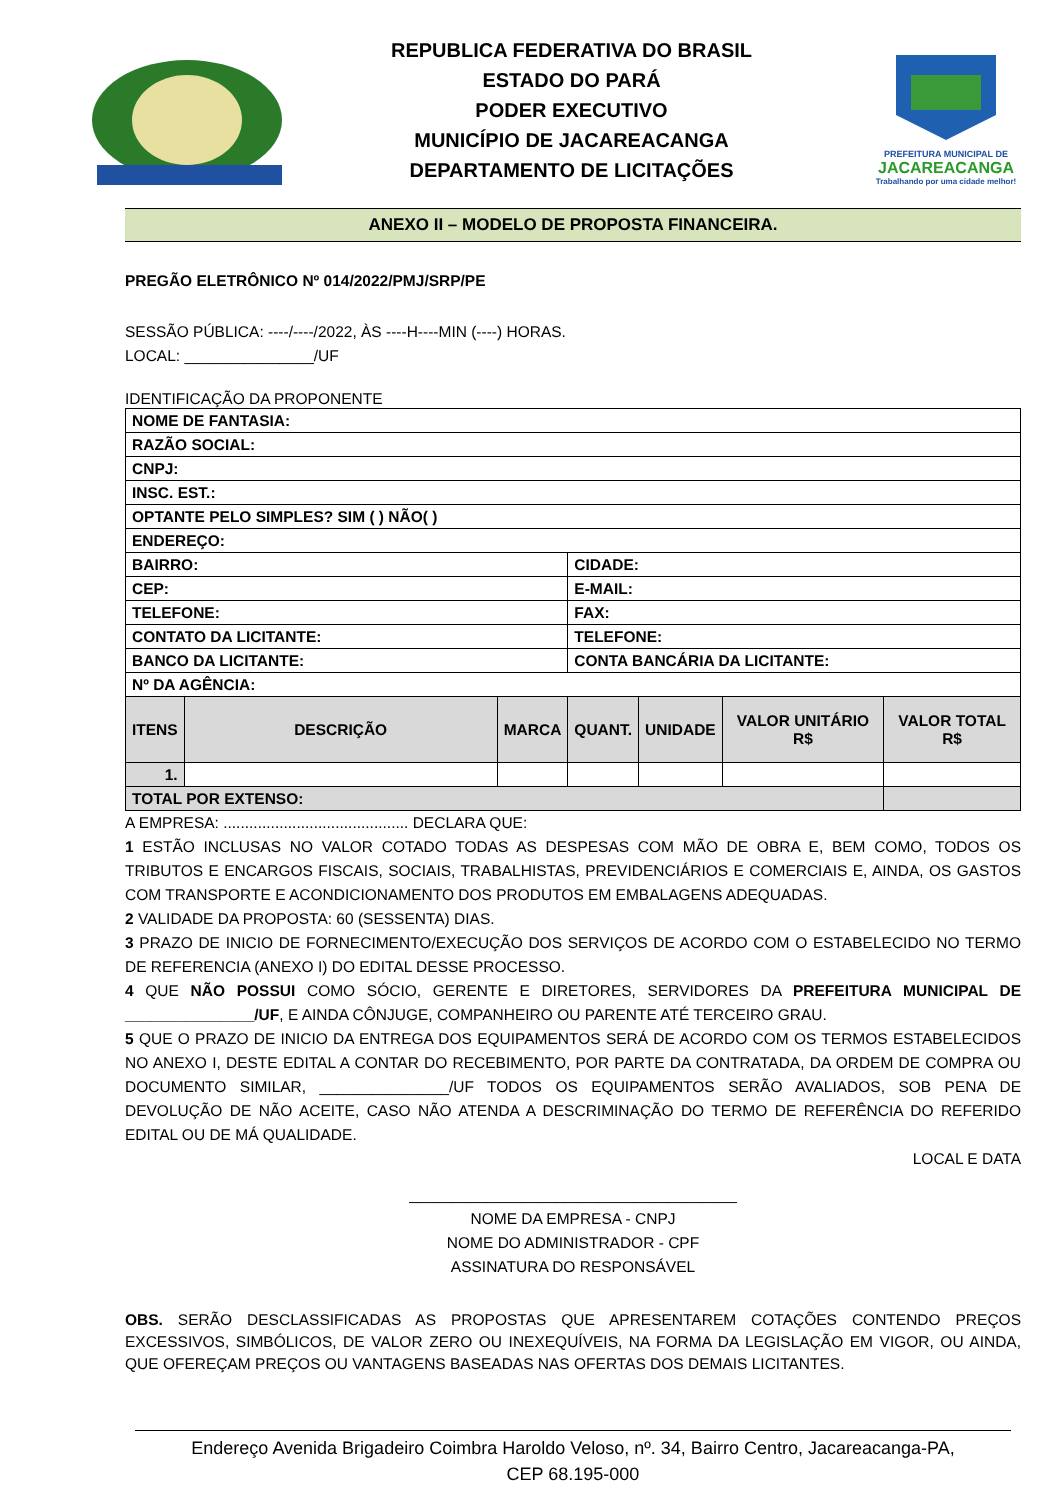REPUBLICA FEDERATIVA DO BRASIL
ESTADO DO PARÁ
PODER EXECUTIVO
MUNICÍPIO DE JACAREACANGA
DEPARTAMENTO DE LICITAÇÕES
PREFEITURA MUNICIPAL DE
JACAREACANGA
Trabalhando por uma cidade melhor!
ANEXO II – MODELO DE PROPOSTA FINANCEIRA.
PREGÃO ELETRÔNICO Nº 014/2022/PMJ/SRP/PE
SESSÃO PÚBLICA: ----/----/2022, ÀS ----H----MIN (----) HORAS.
LOCAL: _______________/UF
IDENTIFICAÇÃO DA PROPONENTE
| NOME DE FANTASIA: | | | | | | |
| RAZÃO SOCIAL: | | | | | | |
| CNPJ: | | | | | | |
| INSC. EST.: | | | | | | |
| OPTANTE PELO SIMPLES? SIM ( ) NÃO( ) | | | | | | |
| ENDEREÇO: | | | | | | |
| BAIRRO: | | | CIDADE: | | | |
| CEP: | | | E-MAIL: | | | |
| TELEFONE: | | | FAX: | | | |
| CONTATO DA LICITANTE: | | | TELEFONE: | | | |
| BANCO DA LICITANTE: | | | CONTA BANCÁRIA DA LICITANTE: | | | |
| Nº DA AGÊNCIA: | | | | | | |
| ITENS | DESCRIÇÃO | MARCA | QUANT. | UNIDADE | VALOR UNITÁRIO R$ | VALOR TOTAL R$ |
| 1. | | | | | | |
| TOTAL POR EXTENSO: | | | | | | |
A EMPRESA: ........................................... DECLARA QUE:
1 ESTÃO INCLUSAS NO VALOR COTADO TODAS AS DESPESAS COM MÃO DE OBRA E, BEM COMO, TODOS OS TRIBUTOS E ENCARGOS FISCAIS, SOCIAIS, TRABALHISTAS, PREVIDENCIÁRIOS E COMERCIAIS E, AINDA, OS GASTOS COM TRANSPORTE E ACONDICIONAMENTO DOS PRODUTOS EM EMBALAGENS ADEQUADAS.
2 VALIDADE DA PROPOSTA: 60 (SESSENTA) DIAS.
3 PRAZO DE INICIO DE FORNECIMENTO/EXECUÇÃO DOS SERVIÇOS DE ACORDO COM O ESTABELECIDO NO TERMO DE REFERENCIA (ANEXO I) DO EDITAL DESSE PROCESSO.
4 QUE NÃO POSSUI COMO SÓCIO, GERENTE E DIRETORES, SERVIDORES DA PREFEITURA MUNICIPAL DE _______________/UF, E AINDA CÔNJUGE, COMPANHEIRO OU PARENTE ATÉ TERCEIRO GRAU.
5 QUE O PRAZO DE INICIO DA ENTREGA DOS EQUIPAMENTOS SERÁ DE ACORDO COM OS TERMOS ESTABELECIDOS NO ANEXO I, DESTE EDITAL A CONTAR DO RECEBIMENTO, POR PARTE DA CONTRATADA, DA ORDEM DE COMPRA OU DOCUMENTO SIMILAR, _______________/UF TODOS OS EQUIPAMENTOS SERÃO AVALIADOS, SOB PENA DE DEVOLUÇÃO DE NÃO ACEITE, CASO NÃO ATENDA A DESCRIMINAÇÃO DO TERMO DE REFERÊNCIA DO REFERIDO EDITAL OU DE MÁ QUALIDADE.
LOCAL E DATA
______________________________________
NOME DA EMPRESA - CNPJ
NOME DO ADMINISTRADOR - CPF
ASSINATURA DO RESPONSÁVEL
OBS. SERÃO DESCLASSIFICADAS AS PROPOSTAS QUE APRESENTAREM COTAÇÕES CONTENDO PREÇOS EXCESSIVOS, SIMBÓLICOS, DE VALOR ZERO OU INEXEQUÍVEIS, NA FORMA DA LEGISLAÇÃO EM VIGOR, OU AINDA, QUE OFEREÇAM PREÇOS OU VANTAGENS BASEADAS NAS OFERTAS DOS DEMAIS LICITANTES.
Endereço Avenida Brigadeiro Coimbra Haroldo Veloso, nº. 34, Bairro Centro, Jacareacanga-PA,
CEP 68.195-000